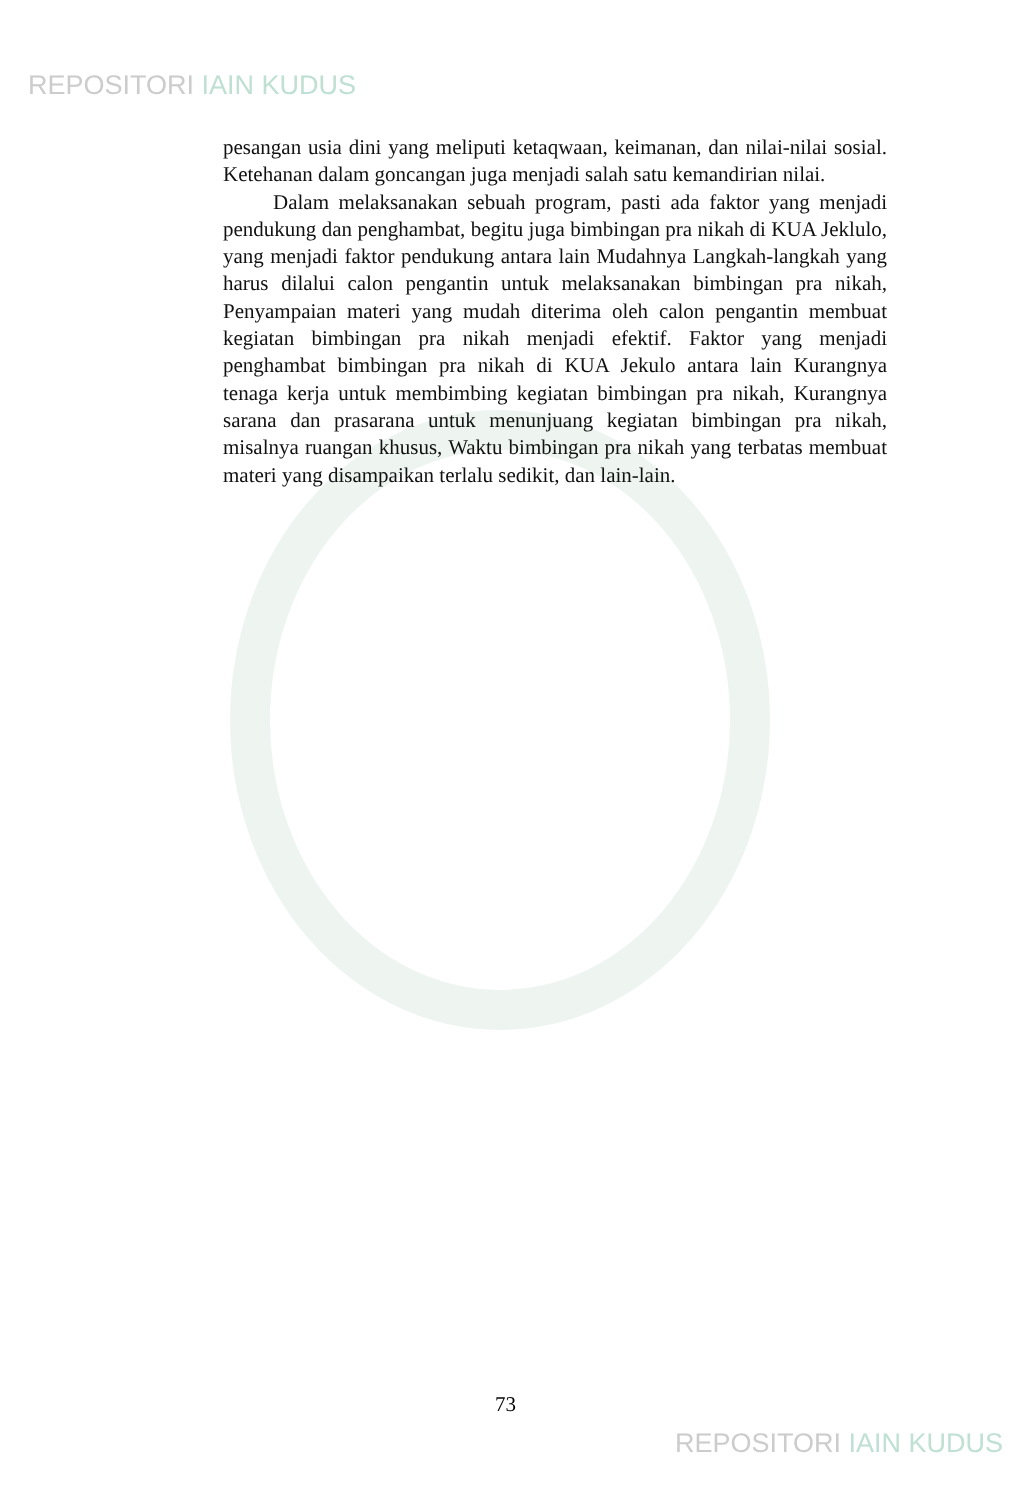REPOSITORI IAIN KUDUS
pesangan usia dini yang meliputi ketaqwaan, keimanan, dan nilai-nilai sosial. Ketehanan dalam goncangan juga menjadi salah satu kemandirian nilai.
Dalam melaksanakan sebuah program, pasti ada faktor yang menjadi pendukung dan penghambat, begitu juga bimbingan pra nikah di KUA Jeklulo, yang menjadi faktor pendukung antara lain Mudahnya Langkah-langkah yang harus dilalui calon pengantin untuk melaksanakan bimbingan pra nikah, Penyampaian materi yang mudah diterima oleh calon pengantin membuat kegiatan bimbingan pra nikah menjadi efektif. Faktor yang menjadi penghambat bimbingan pra nikah di KUA Jekulo antara lain Kurangnya tenaga kerja untuk membimbing kegiatan bimbingan pra nikah, Kurangnya sarana dan prasarana untuk menunjuang kegiatan bimbingan pra nikah, misalnya ruangan khusus, Waktu bimbingan pra nikah yang terbatas membuat materi yang disampaikan terlalu sedikit, dan lain-lain.
73
REPOSITORI IAIN KUDUS